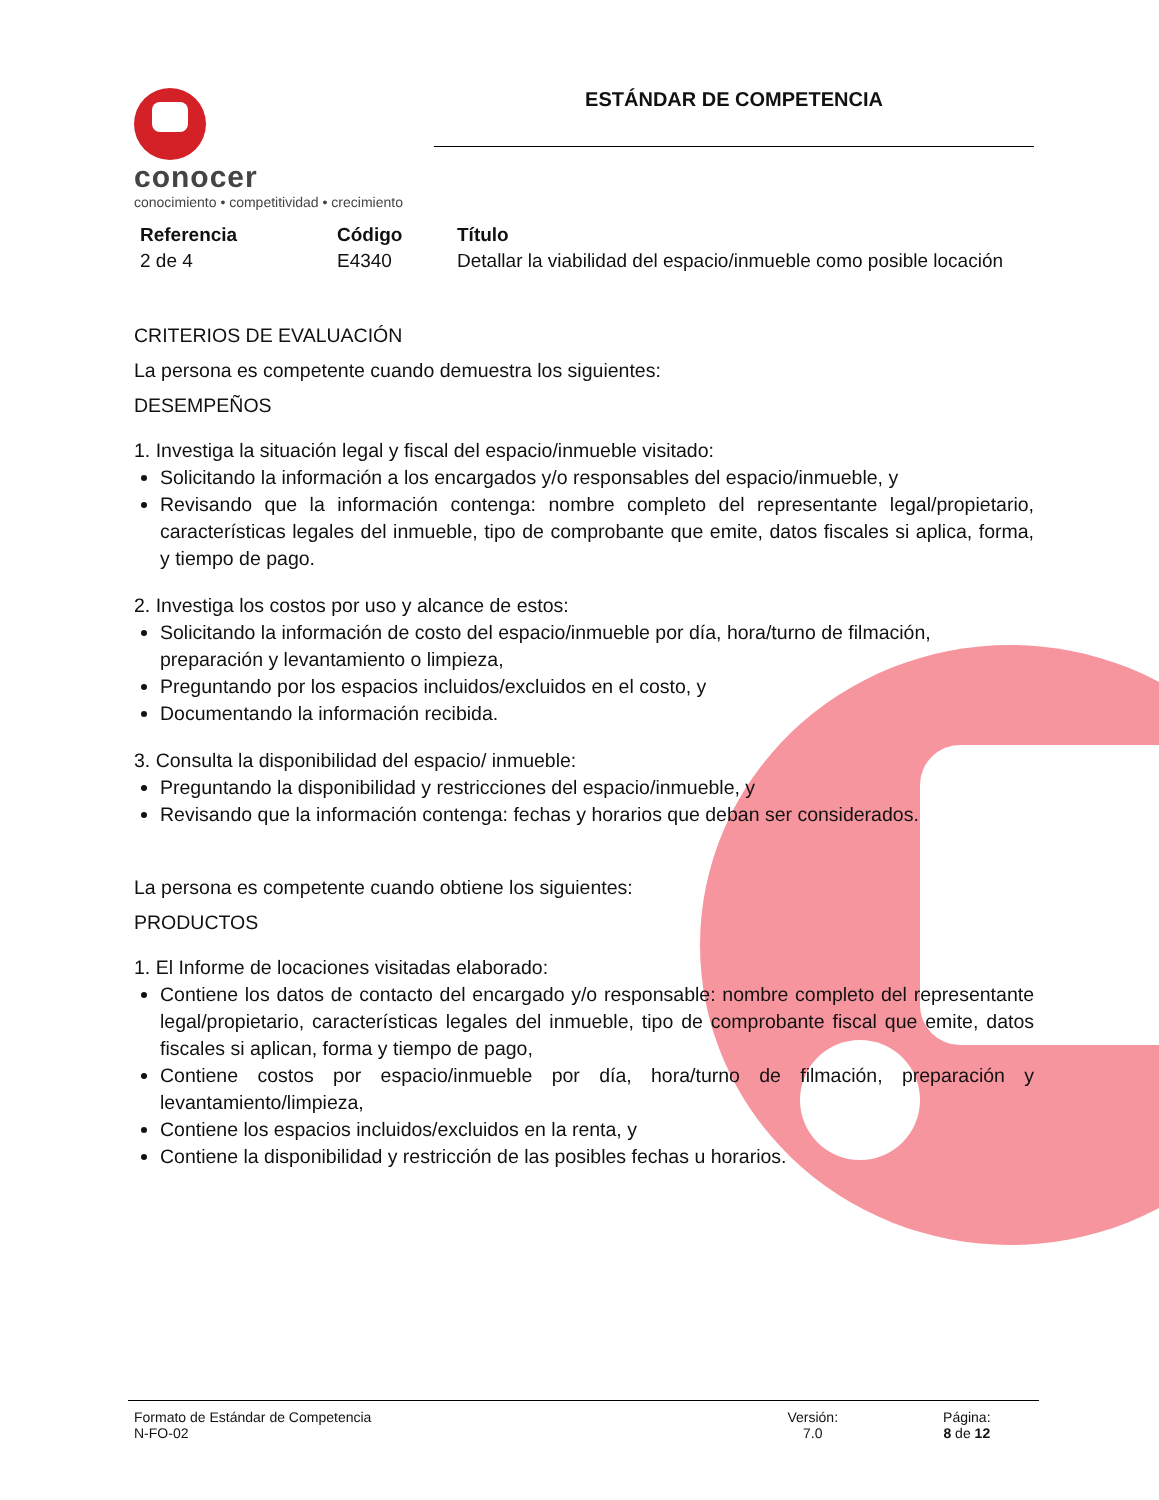conocer
conocimiento • competitividad • crecimiento
ESTÁNDAR DE COMPETENCIA
| Referencia | Código | Título |
| --- | --- | --- |
| 2 de 4 | E4340 | Detallar la viabilidad del espacio/inmueble como posible locación |
CRITERIOS DE EVALUACIÓN
La persona es competente cuando demuestra los siguientes:
DESEMPEÑOS
1. Investiga la situación legal y fiscal del espacio/inmueble visitado:
Solicitando la información a los encargados y/o responsables del espacio/inmueble, y
Revisando que la información contenga: nombre completo del representante legal/propietario, características legales del inmueble, tipo de comprobante que emite, datos fiscales si aplica, forma, y tiempo de pago.
2. Investiga los costos por uso y alcance de estos:
Solicitando la información de costo del espacio/inmueble por día, hora/turno de filmación, preparación y levantamiento o limpieza,
Preguntando por los espacios incluidos/excluidos en el costo, y
Documentando la información recibida.
3. Consulta la disponibilidad del espacio/ inmueble:
Preguntando la disponibilidad y restricciones del espacio/inmueble, y
Revisando que la información contenga: fechas y horarios que deban ser considerados.
La persona es competente cuando obtiene los siguientes:
PRODUCTOS
1. El Informe de locaciones visitadas elaborado:
Contiene los datos de contacto del encargado y/o responsable: nombre completo del representante legal/propietario, características legales del inmueble, tipo de comprobante fiscal que emite, datos fiscales si aplican, forma y tiempo de pago,
Contiene costos por espacio/inmueble por día, hora/turno de filmación, preparación y levantamiento/limpieza,
Contiene los espacios incluidos/excluidos en la renta, y
Contiene la disponibilidad y restricción de las posibles fechas u horarios.
Formato de Estándar de Competencia
N-FO-02
Versión:
7.0
Página:
8 de 12